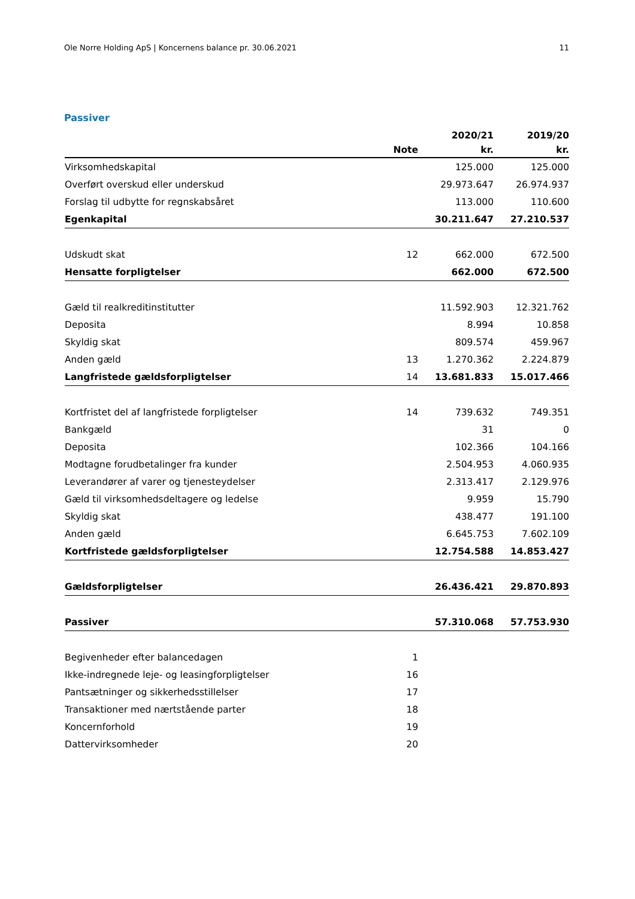Ole Norre Holding ApS | Koncernens balance pr. 30.06.2021 11
Passiver
| | | 2020/21 | 2019/20 |
| --- | --- | --- | --- |
| | Note | kr. | kr. |
| Virksomhedskapital | | 125.000 | 125.000 |
| Overført overskud eller underskud | | 29.973.647 | 26.974.937 |
| Forslag til udbytte for regnskabsåret | | 113.000 | 110.600 |
| Egenkapital | | 30.211.647 | 27.210.537 |
| Udskudt skat | 12 | 662.000 | 672.500 |
| Hensatte forpligtelser | | 662.000 | 672.500 |
| Gæld til realkreditinstitutter | | 11.592.903 | 12.321.762 |
| Deposita | | 8.994 | 10.858 |
| Skyldig skat | | 809.574 | 459.967 |
| Anden gæld | 13 | 1.270.362 | 2.224.879 |
| Langfristede gældsforpligtelser | 14 | 13.681.833 | 15.017.466 |
| Kortfristet del af langfristede forpligtelser | 14 | 739.632 | 749.351 |
| Bankgæld | | 31 | 0 |
| Deposita | | 102.366 | 104.166 |
| Modtagne forudbetalinger fra kunder | | 2.504.953 | 4.060.935 |
| Leverandører af varer og tjenesteydelser | | 2.313.417 | 2.129.976 |
| Gæld til virksomhedsdeltagere og ledelse | | 9.959 | 15.790 |
| Skyldig skat | | 438.477 | 191.100 |
| Anden gæld | | 6.645.753 | 7.602.109 |
| Kortfristede gældsforpligtelser | | 12.754.588 | 14.853.427 |
| Gældsforpligtelser | | 26.436.421 | 29.870.893 |
| Passiver | | 57.310.068 | 57.753.930 |
| Begivenheder efter balancedagen | 1 | | |
| Ikke-indregnede leje- og leasingforpligtelser | 16 | | |
| Pantsætninger og sikkerhedsstillelser | 17 | | |
| Transaktioner med nærtstående parter | 18 | | |
| Koncernforhold | 19 | | |
| Dattervirksomheder | 20 | | |